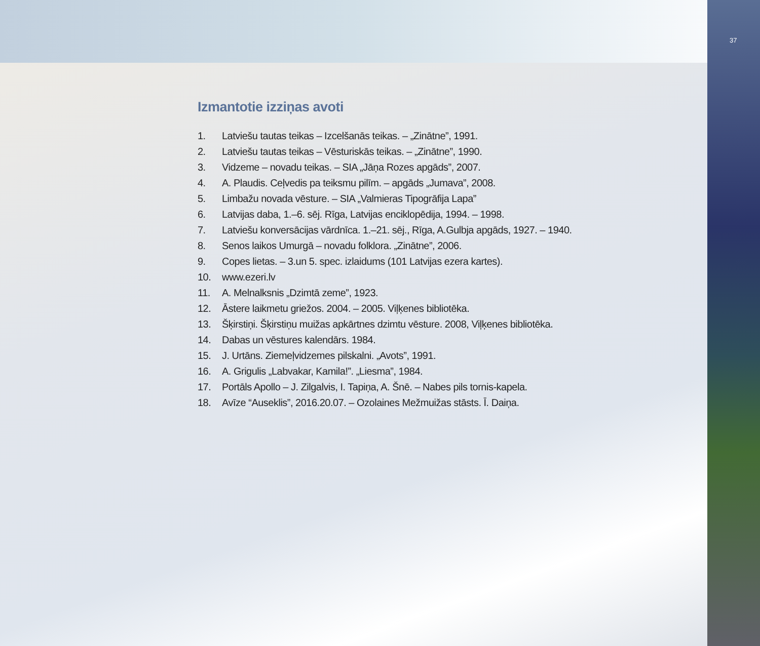Izmantotie izziņas avoti
1. Latviešu tautas teikas – Izcelšanās teikas. – „Zinātne”, 1991.
2. Latviešu tautas teikas – Vēsturiskās teikas. – „Zinātne”, 1990.
3. Vidzeme – novadu teikas. – SIA „Jāņa Rozes apgāds”, 2007.
4. A. Plaudis. Ceļvedis pa teiksmu pilīm. – apgāds „Jumava”, 2008.
5. Limbažu novada vēsture. – SIA „Valmieras Tipogrāfija Lapa”
6. Latvijas daba, 1.–6. sēj. Rīga, Latvijas enciklopēdija, 1994. – 1998.
7. Latviešu konversācijas vārdnīca. 1.–21. sēj., Rīga, A.Gulbja apgāds, 1927. – 1940.
8. Senos laikos Umurgā – novadu folklora. „Zinātne”, 2006.
9. Copes lietas. – 3.un 5. spec. izlaidums (101 Latvijas ezera kartes).
10. www.ezeri.lv
11. A. Melnalksnis „Dzimtā zeme”, 1923.
12. Āstere laikmetu griežos. 2004. – 2005. Viļķenes bibliotēka.
13. Šķirstiņi. Šķirstiņu muižas apkārtnes dzimtu vēsture. 2008, Viļķenes bibliotēka.
14. Dabas un vēstures kalendārs. 1984.
15. J. Urtāns. Ziemeļvidzemes pilskalni. „Avots”, 1991.
16. A. Grigulis „Labvakar, Kamila!”. „Liesma”, 1984.
17. Portāls Apollo – J. Zilgalvis, I. Tapiņa, A. Šnē. – Nabes pils tornis-kapela.
18. Avīze “Auseklis”, 2016.20.07. – Ozolaines Mežmuižas stāsts. Ī. Daiņa.
37